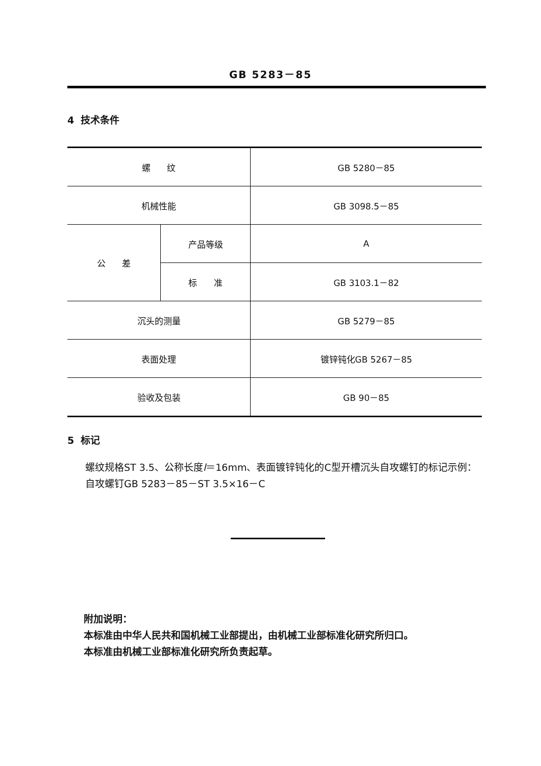GB 5283－85
4 技术条件
| 螺 纹 | | GB 5280－85 |
| 机械性能 | | GB 3098.5－85 |
| 公 差 | 产品等级 | A |
| | 标 准 | GB 3103.1－82 |
| 沉头的测量 | | GB 5279－85 |
| 表面处理 | | 镀锌钝化GB 5267－85 |
| 验收及包装 | | GB 90－85 |
5 标记
螺纹规格ST 3.5、公称长度l＝16mm、表面镀锌钝化的C型开槽沉头自攻螺钉的标记示例：
自攻螺钉GB 5283－85－ST 3.5×16－C
附加说明：
本标准由中华人民共和国机械工业部提出，由机械工业部标准化研究所归口。
本标准由机械工业部标准化研究所负责起草。